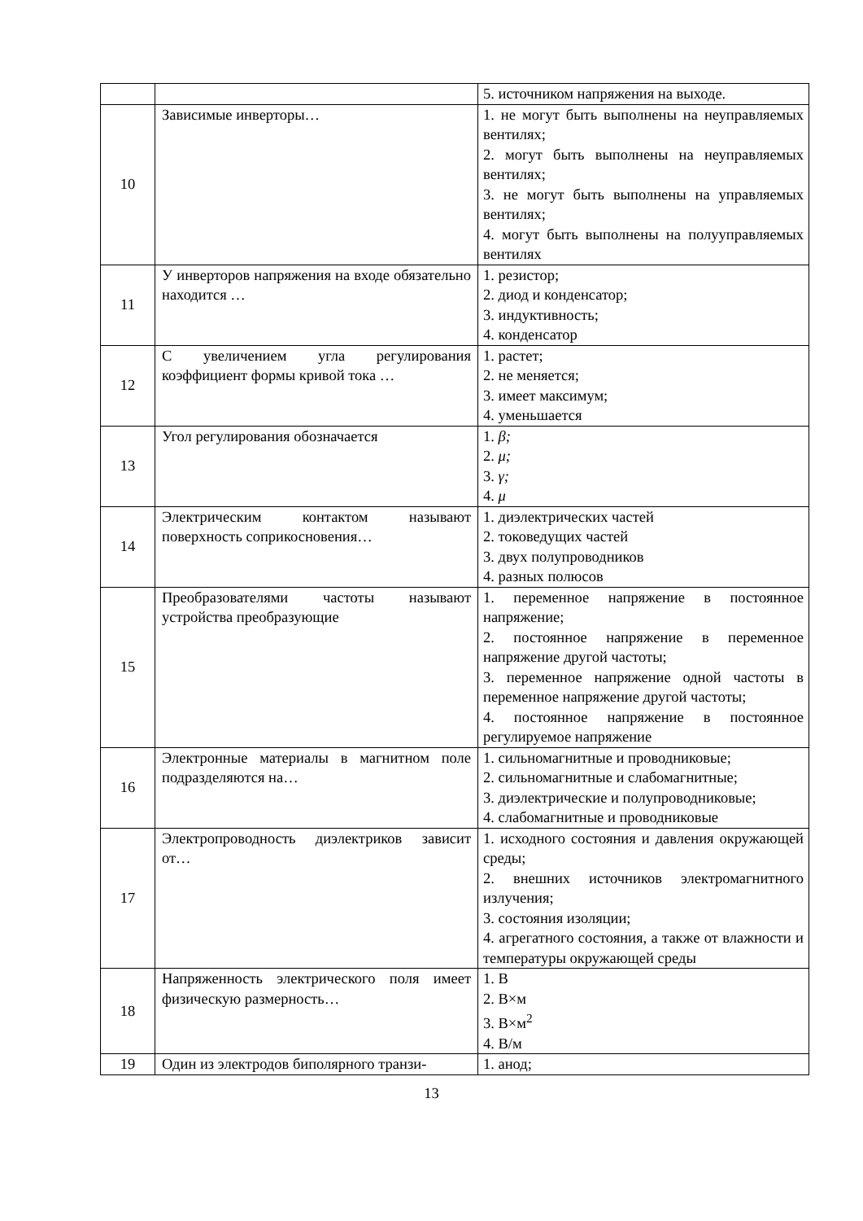| | | 5. источником напряжения на выходе. |
| 10 | Зависимые инверторы… | 1. не могут быть выполнены на неуправляемых вентилях; 2. могут быть выполнены на неуправляемых вентилях; 3. не могут быть выполнены на управляемых вентилях; 4. могут быть выполнены на полууправляемых вентилях |
| 11 | У инверторов напряжения на входе обязательно находится … | 1. резистор; 2. диод и конденсатор; 3. индуктивность; 4. конденсатор |
| 12 | С увеличением угла регулирования коэффициент формы кривой тока … | 1. растет; 2. не меняется; 3. имеет максимум; 4. уменьшается |
| 13 | Угол регулирования обозначается | 1. β; 2. μ; 3. γ; 4. μ |
| 14 | Электрическим контактом называют поверхность соприкосновения… | 1. диэлектрических частей 2. токоведущих частей 3. двух полупроводников 4. разных полюсов |
| 15 | Преобразователями частоты называют устройства преобразующие | 1. переменное напряжение в постоянное напряжение; 2. постоянное напряжение в переменное напряжение другой частоты; 3. переменное напряжение одной частоты в переменное напряжение другой частоты; 4. постоянное напряжение в постоянное регулируемое напряжение |
| 16 | Электронные материалы в магнитном поле подразделяются на… | 1. сильномагнитные и проводниковые; 2. сильномагнитные и слабомагнитные; 3. диэлектрические и полупроводниковые; 4. слабомагнитные и проводниковые |
| 17 | Электропроводность диэлектриков зависит от… | 1. исходного состояния и давления окружающей среды; 2. внешних источников электромагнитного излучения; 3. состояния изоляции; 4. агрегатного состояния, а также от влажности и температуры окружающей среды |
| 18 | Напряженность электрического поля имеет физическую размерность… | 1. В 2. В×м 3. В×м<sup>2</sup> 4. В/м |
| 19 | Один из электродов биполярного транзи- | 1. анод; |
13